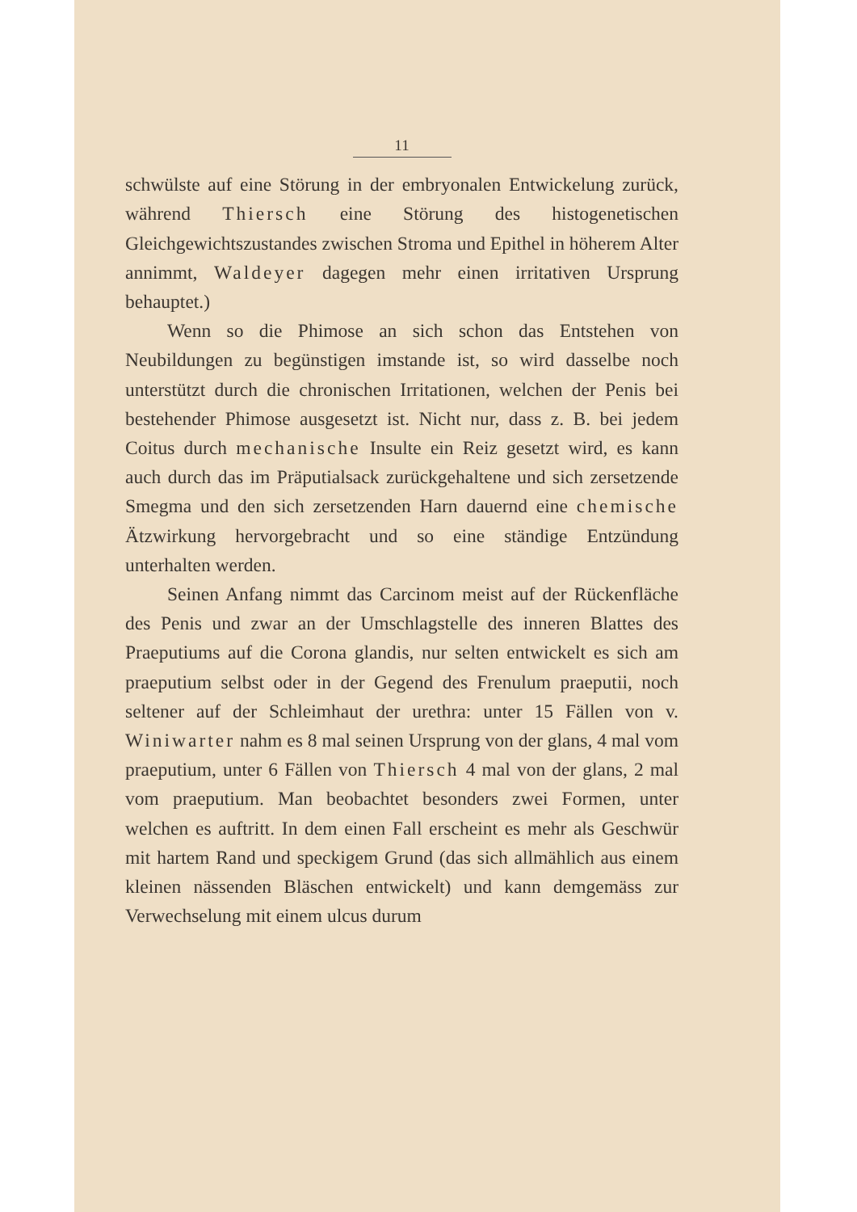11
schwülste auf eine Störung in der embryonalen Entwickelung zurück, während Thiersch eine Störung des histogenetischen Gleichgewichtszustandes zwischen Stroma und Epithel in höherem Alter annimmt, Waldeyer dagegen mehr einen irritativen Ursprung behauptet.)
Wenn so die Phimose an sich schon das Entstehen von Neubildungen zu begünstigen imstande ist, so wird dasselbe noch unterstützt durch die chronischen Irritationen, welchen der Penis bei bestehender Phimose ausgesetzt ist. Nicht nur, dass z. B. bei jedem Coitus durch mechanische Insulte ein Reiz gesetzt wird, es kann auch durch das im Präputialsack zurückgehaltene und sich zersetzende Smegma und den sich zersetzenden Harn dauernd eine chemische Ätzwirkung hervorgebracht und so eine ständige Entzündung unterhalten werden.
Seinen Anfang nimmt das Carcinom meist auf der Rückenfläche des Penis und zwar an der Umschlagstelle des inneren Blattes des Praeputiums auf die Corona glandis, nur selten entwickelt es sich am praeputium selbst oder in der Gegend des Frenulum praeputii, noch seltener auf der Schleimhaut der urethra: unter 15 Fällen von v. Winiwarter nahm es 8 mal seinen Ursprung von der glans, 4 mal vom praeputium, unter 6 Fällen von Thiersch 4 mal von der glans, 2 mal vom praeputium. Man beobachtet besonders zwei Formen, unter welchen es auftritt. In dem einen Fall erscheint es mehr als Geschwür mit hartem Rand und speckigem Grund (das sich allmählich aus einem kleinen nässenden Bläschen entwickelt) und kann demgemäss zur Verwechselung mit einem ulcus durum